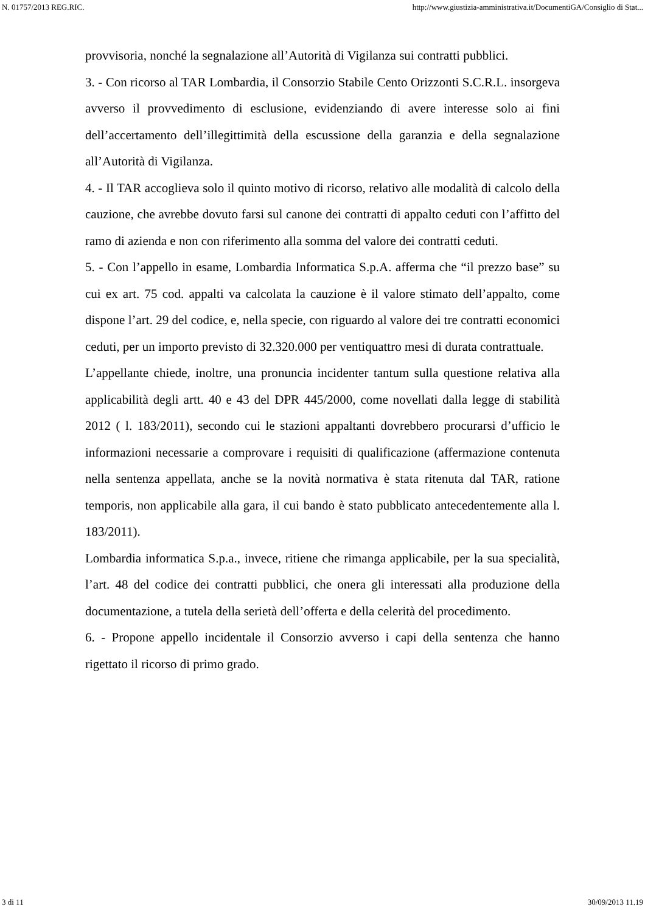N. 01757/2013 REG.RIC. http://www.giustizia-amministrativa.it/DocumentiGA/Consiglio di Stat...
provvisoria, nonché la segnalazione all’Autorità di Vigilanza sui contratti pubblici.
3. - Con ricorso al TAR Lombardia, il Consorzio Stabile Cento Orizzonti S.C.R.L. insorgeva avverso il provvedimento di esclusione, evidenziando di avere interesse solo ai fini dell’accertamento dell’illegittimità della escussione della garanzia e della segnalazione all’Autorità di Vigilanza.
4. - Il TAR accoglieva solo il quinto motivo di ricorso, relativo alle modalità di calcolo della cauzione, che avrebbe dovuto farsi sul canone dei contratti di appalto ceduti con l’affitto del ramo di azienda e non con riferimento alla somma del valore dei contratti ceduti.
5. - Con l’appello in esame, Lombardia Informatica S.p.A. afferma che “il prezzo base” su cui ex art. 75 cod. appalti va calcolata la cauzione è il valore stimato dell’appalto, come dispone l’art. 29 del codice, e, nella specie, con riguardo al valore dei tre contratti economici ceduti, per un importo previsto di 32.320.000 per ventiquattro mesi di durata contrattuale.
L’appellante chiede, inoltre, una pronuncia incidenter tantum sulla questione relativa alla applicabilità degli artt. 40 e 43 del DPR 445/2000, come novellati dalla legge di stabilità 2012 ( l. 183/2011), secondo cui le stazioni appaltanti dovrebbero procurarsi d’ufficio le informazioni necessarie a comprovare i requisiti di qualificazione (affermazione contenuta nella sentenza appellata, anche se la novità normativa è stata ritenuta dal TAR, ratione temporis, non applicabile alla gara, il cui bando è stato pubblicato antecedentemente alla l. 183/2011).
Lombardia informatica S.p.a., invece, ritiene che rimanga applicabile, per la sua specialità, l’art. 48 del codice dei contratti pubblici, che onera gli interessati alla produzione della documentazione, a tutela della serietà dell’offerta e della celerità del procedimento.
6. - Propone appello incidentale il Consorzio avverso i capi della sentenza che hanno rigettato il ricorso di primo grado.
3 di 11 30/09/2013 11.19